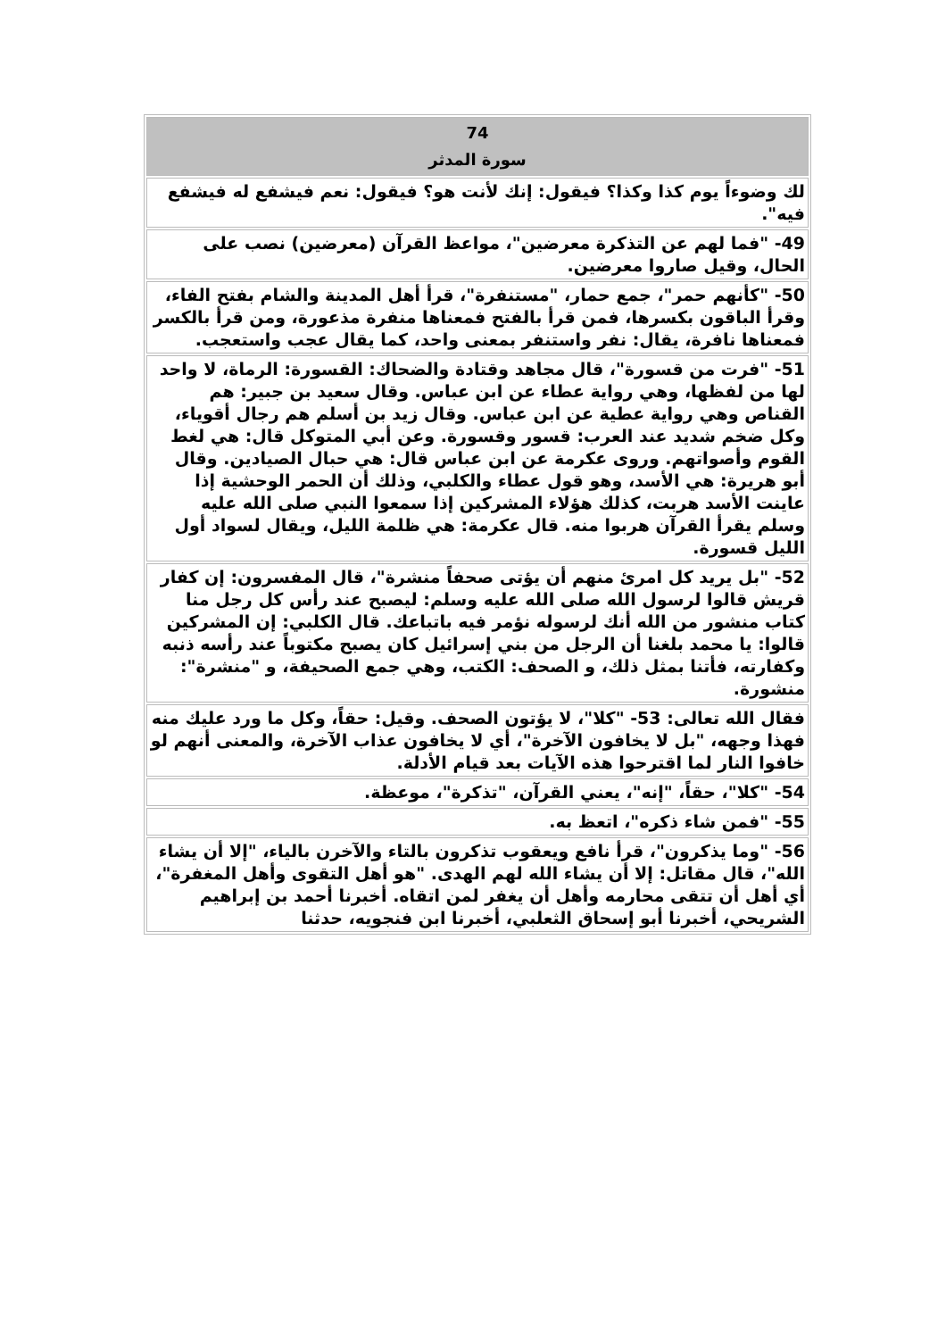| 74 سورة المدثر |
| --- |
| لك وضوءاً يوم كذا وكذا؟ فيقول: إنك لأنت هو؟ فيقول: نعم فيشفع له فيشفع فيه". |
| 49- "فما لهم عن التذكرة معرضين"، مواعظ القرآن (معرضين) نصب على الحال، وقيل صاروا معرضين. |
| 50- "كأنهم حمر"، جمع حمار، "مستنفرة"، قرأ أهل المدينة والشام بفتح الفاء، وقرأ الباقون بكسرها، فمن قرأ بالفتح فمعناها منفرة مذعورة، ومن قرأ بالكسر فمعناها نافرة، يقال: نفر واستنفر بمعنى واحد، كما يقال عجب واستعجب. |
| 51- "فرت من قسورة"، قال مجاهد وقتادة والضحاك: القسورة: الرماة، لا واحد لها من لفظها، وهي رواية عطاء عن ابن عباس. وقال سعيد بن جبير: هم القناص وهي رواية عطية عن ابن عباس. وقال زيد بن أسلم هم رجال أقوياء، وكل ضخم شديد عند العرب: قسور وقسورة. وعن أبي المتوكل قال: هي لغط القوم وأصواتهم. وروى عكرمة عن ابن عباس قال: هي حبال الصيادين. وقال أبو هريرة: هي الأسد، وهو قول عطاء والكلبي، وذلك أن الحمر الوحشية إذا عاينت الأسد هربت، كذلك هؤلاء المشركين إذا سمعوا النبي صلى الله عليه وسلم يقرأ القرآن هربوا منه. قال عكرمة: هي ظلمة الليل، ويقال لسواد أول الليل قسورة. |
| 52- "بل يريد كل امرئ منهم أن يؤتى صحفاً منشرة"، قال المفسرون: إن كفار قريش قالوا لرسول الله صلى الله عليه وسلم: ليصبح عند رأس كل رجل منا كتاب منشور من الله أنك لرسوله نؤمر فيه باتباعك. قال الكلبي: إن المشركين قالوا: يا محمد بلغنا أن الرجل من بني إسرائيل كان يصبح مكتوباً عند رأسه ذنبه وكفارته، فأتنا بمثل ذلك، و الصحف: الكتب، وهي جمع الصحيفة، و "منشرة": منشورة. |
| فقال الله تعالى: 53- "كلا"، لا يؤتون الصحف. وقيل: حقاً، وكل ما ورد عليك منه فهذا وجهه، "بل لا يخافون الآخرة"، أي لا يخافون عذاب الآخرة، والمعنى أنهم لو خافوا النار لما اقترحوا هذه الآيات بعد قيام الأدلة. |
| 54- "كلا"، حقاً، "إنه"، يعني القرآن، "تذكرة"، موعظة. |
| 55- "فمن شاء ذكره"، اتعظ به. |
| 56- "وما يذكرون"، قرأ نافع ويعقوب تذكرون بالتاء والآخرن بالياء، "إلا أن يشاء الله"، قال مقاتل: إلا أن يشاء الله لهم الهدى. "هو أهل التقوى وأهل المغفرة"، أي أهل أن تتقى محارمه وأهل أن يغفر لمن اتقاه. أخبرنا أحمد بن إبراهيم الشريحي، أخبرنا أبو إسحاق الثعلبي، أخبرنا ابن فنجويه، حدثنا |